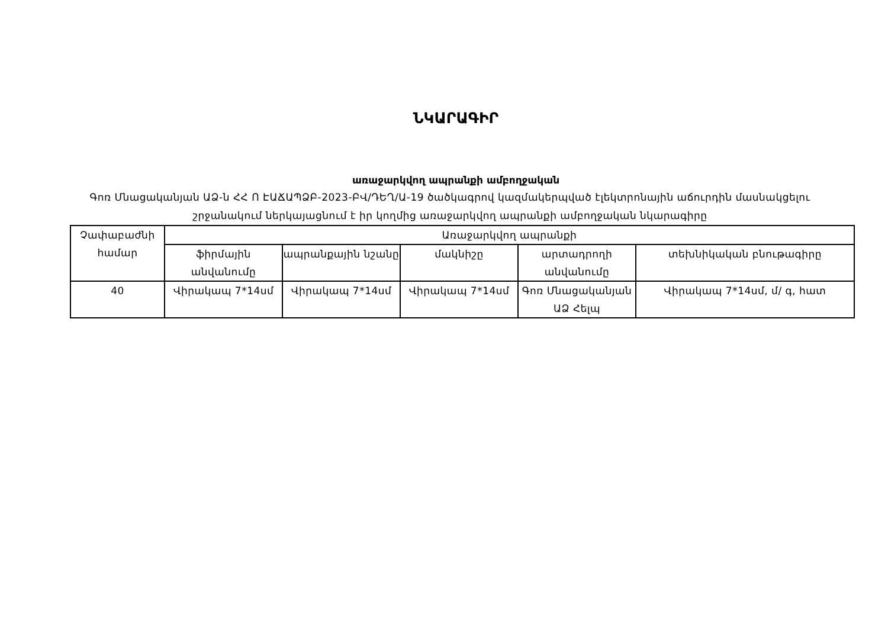ՆԿԱՐԱԳԻՐ
առաջարկվող ապրանքի ամբողջական
Գոռ Մնացականյան ԱՁ-ն ՀՀ Ո ԷԱՃԱՊՁԲ-2023-ԲՎ/ԴԵՂ/Ա-19 ծածկագրով կազմակերպված էլեկտրոնային աճուրդին մասնակցելու շրջանակում ներկայացնում է իր կողմից առաջարկվող ապրանքի ամբողջական նկարագիրը
| Չափաբաժնի համար | Առաջարկվող ապրանքի | | | | |
| --- | --- | --- | --- | --- | --- |
| | ֆիրմային անվանումը | ապրանքային նշանը | մակնիշը | արտադրողի անվանումը | տեխնիկական բնութագիրը |
| 40 | Վիրակապ 7*14սմ | Վիրակապ 7*14սմ | Վիրակապ 7*14սմ | Գոռ Մնացականյան ԱՁ Հելպ | Վիրակապ 7*14սմ, մ/ գ, հատ |